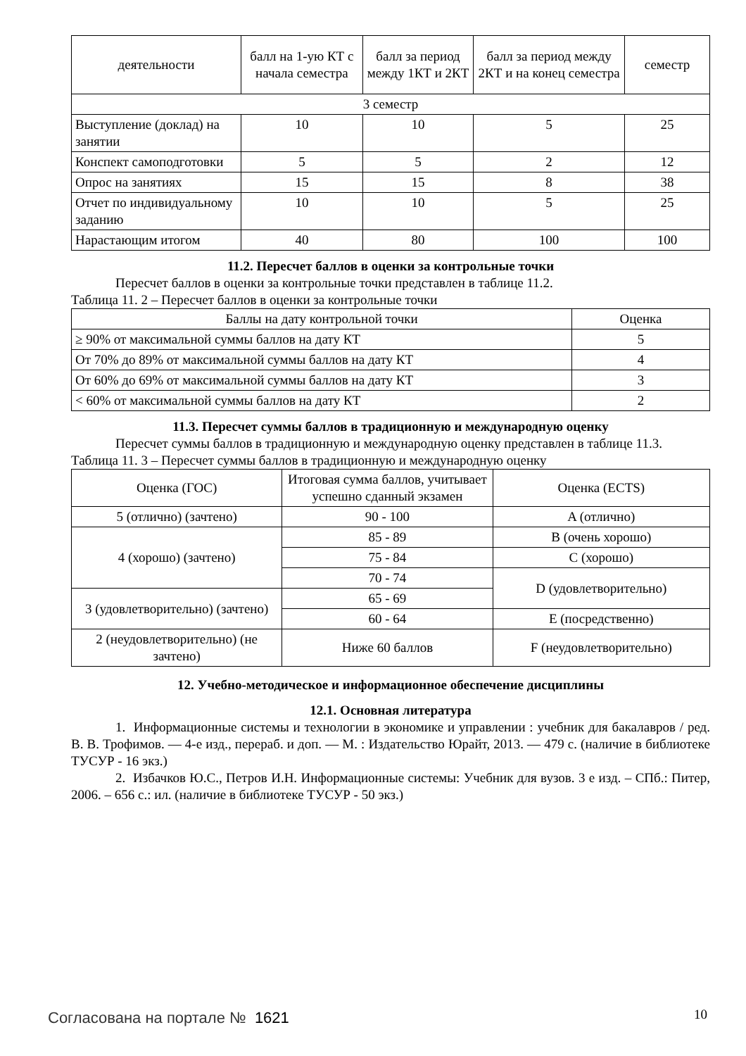| деятельности | балл на 1-ую КТ с начала семестра | балл за период между 1КТ и 2КТ | балл за период между 2КТ и на конец семестра | семестр |
| --- | --- | --- | --- | --- |
| 3 семестр | | | | |
| Выступление (доклад) на занятии | 10 | 10 | 5 | 25 |
| Конспект самоподготовки | 5 | 5 | 2 | 12 |
| Опрос на занятиях | 15 | 15 | 8 | 38 |
| Отчет по индивидуальному заданию | 10 | 10 | 5 | 25 |
| Нарастающим итогом | 40 | 80 | 100 | 100 |
11.2. Пересчет баллов в оценки за контрольные точки
Пересчет баллов в оценки за контрольные точки представлен в таблице 11.2.
Таблица 11. 2 – Пересчет баллов в оценки за контрольные точки
| Баллы на дату контрольной точки | Оценка |
| --- | --- |
| ≥ 90% от максимальной суммы баллов на дату КТ | 5 |
| От 70% до 89% от максимальной суммы баллов на дату КТ | 4 |
| От 60% до 69% от максимальной суммы баллов на дату КТ | 3 |
| < 60% от максимальной суммы баллов на дату КТ | 2 |
11.3. Пересчет суммы баллов в традиционную и международную оценку
Пересчет суммы баллов в традиционную и международную оценку представлен в таблице 11.3.
Таблица 11. 3 – Пересчет суммы баллов в традиционную и международную оценку
| Оценка (ГОС) | Итоговая сумма баллов, учитывает успешно сданный экзамен | Оценка (ECTS) |
| --- | --- | --- |
| 5 (отлично) (зачтено) | 90 - 100 | A (отлично) |
| 4 (хорошо) (зачтено) | 85 - 89 | B (очень хорошо) |
| | 75 - 84 | C (хорошо) |
| | 70 - 74 | D (удовлетворительно) |
| 3 (удовлетворительно) (зачтено) | 65 - 69 | |
| | 60 - 64 | E (посредственно) |
| 2 (неудовлетворительно) (не зачтено) | Ниже 60 баллов | F (неудовлетворительно) |
12. Учебно-методическое и информационное обеспечение дисциплины
12.1. Основная литература
1. Информационные системы и технологии в экономике и управлении : учебник для бакалавров / ред. В. В. Трофимов. — 4-е изд., перераб. и доп. — М. : Издательство Юрайт, 2013. — 479 с. (наличие в библиотеке ТУСУР - 16 экз.)
2. Избачков Ю.С., Петров И.Н. Информационные системы: Учебник для вузов. 3 е изд. – СПб.: Питер, 2006. – 656 с.: ил. (наличие в библиотеке ТУСУР - 50 экз.)
Согласована на портале № 1621 10